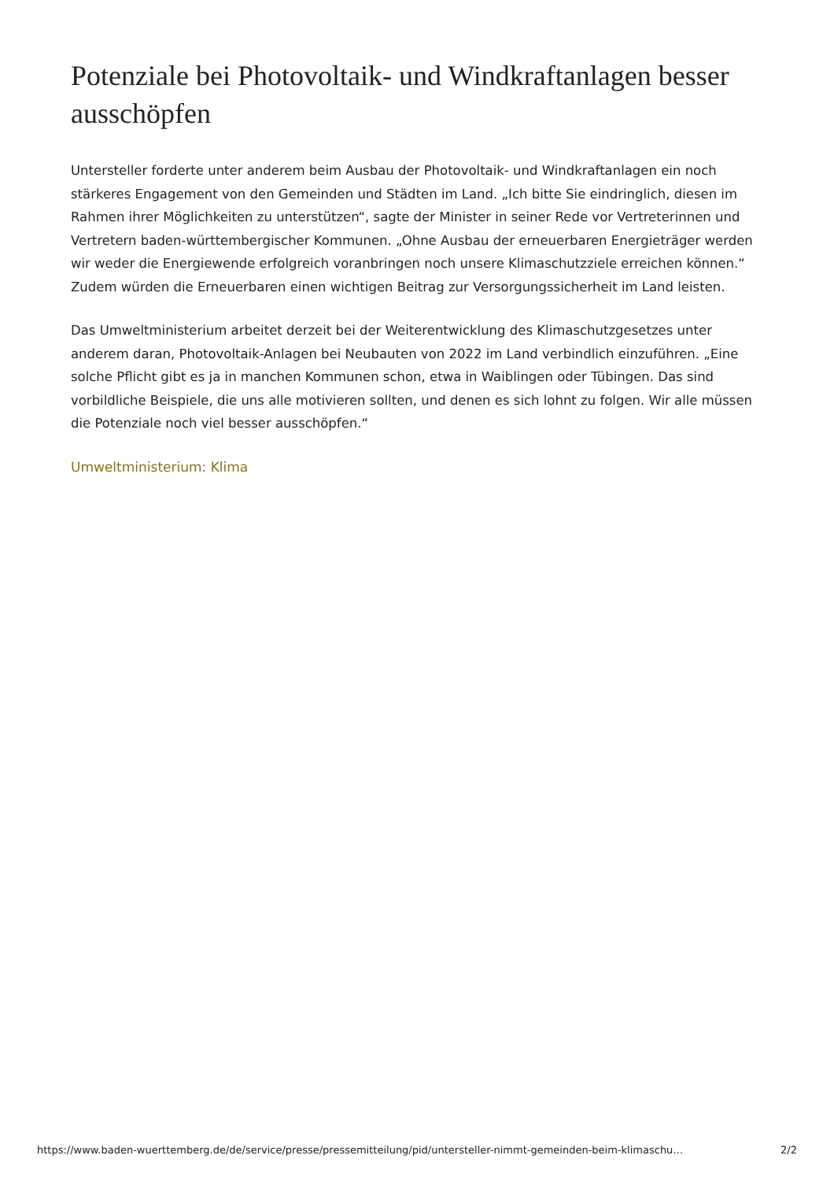Potenziale bei Photovoltaik- und Windkraftanlagen besser ausschöpfen
Untersteller forderte unter anderem beim Ausbau der Photovoltaik- und Windkraftanlagen ein noch stärkeres Engagement von den Gemeinden und Städten im Land. „Ich bitte Sie eindringlich, diesen im Rahmen ihrer Möglichkeiten zu unterstützen“, sagte der Minister in seiner Rede vor Vertreterinnen und Vertretern baden-württembergischer Kommunen. „Ohne Ausbau der erneuerbaren Energieträger werden wir weder die Energiewende erfolgreich voranbringen noch unsere Klimaschutzziele erreichen können.“ Zudem würden die Erneuerbaren einen wichtigen Beitrag zur Versorgungssicherheit im Land leisten.
Das Umweltministerium arbeitet derzeit bei der Weiterentwicklung des Klimaschutzgesetzes unter anderem daran, Photovoltaik-Anlagen bei Neubauten von 2022 im Land verbindlich einzuführen. „Eine solche Pflicht gibt es ja in manchen Kommunen schon, etwa in Waiblingen oder Tübingen. Das sind vorbildliche Beispiele, die uns alle motivieren sollten, und denen es sich lohnt zu folgen. Wir alle müssen die Potenziale noch viel besser ausschöpfen.“
Umweltministerium: Klima
https://www.baden-wuerttemberg.de/de/service/presse/pressemitteilung/pid/untersteller-nimmt-gemeinden-beim-klimaschu… 2/2